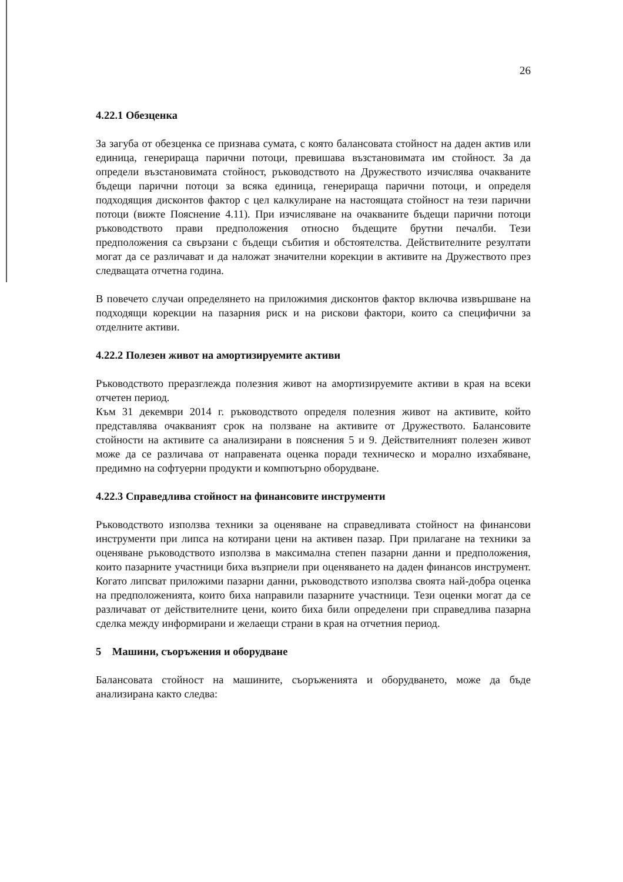26
4.22.1 Обезценка
За загуба от обезценка се признава сумата, с която балансовата стойност на даден актив или единица, генерираща парични потоци, превишава възстановимата им стойност. За да определи възстановимата стойност, ръководството на Дружеството изчислява очакваните бъдещи парични потоци за всяка единица, генерираща парични потоци, и определя подходящия дисконтов фактор с цел калкулиране на настоящата стойност на тези парични потоци (вижте Пояснение 4.11). При изчисляване на очакваните бъдещи парични потоци ръководството прави предположения относно бъдещите брутни печалби. Тези предположения са свързани с бъдещи събития и обстоятелства. Действителните резултати могат да се различават и да наложат значителни корекции в активите на Дружеството през следващата отчетна година.
В повечето случаи определянето на приложимия дисконтов фактор включва извършване на подходящи корекции на пазарния риск и на рискови фактори, които са специфични за отделните активи.
4.22.2 Полезен живот на амортизируемите активи
Ръководството преразглежда полезния живот на амортизируемите активи в края на всеки отчетен период.
Към 31 декември 2014 г. ръководството определя полезния живот на активите, който представлява очакваният срок на ползване на активите от Дружеството. Балансовите стойности на активите са анализирани в пояснения 5 и 9. Действителният полезен живот може да се различава от направената оценка поради техническо и морално изхабяване, предимно на софтуерни продукти и компютърно оборудване.
4.22.3 Справедлива стойност на финансовите инструменти
Ръководството използва техники за оценяване на справедливата стойност на финансови инструменти при липса на котирани цени на активен пазар. При прилагане на техники за оценяване ръководството използва в максимална степен пазарни данни и предположения, които пазарните участници биха възприели при оценяването на даден финансов инструмент. Когато липсват приложими пазарни данни, ръководството използва своята най-добра оценка на предположенията, които биха направили пазарните участници. Тези оценки могат да се различават от действителните цени, които биха били определени при справедлива пазарна сделка между информирани и желаещи страни в края на отчетния период.
5 Машини, съоръжения и оборудване
Балансовата стойност на машините, съоръженията и оборудването, може да бъде анализирана както следва: